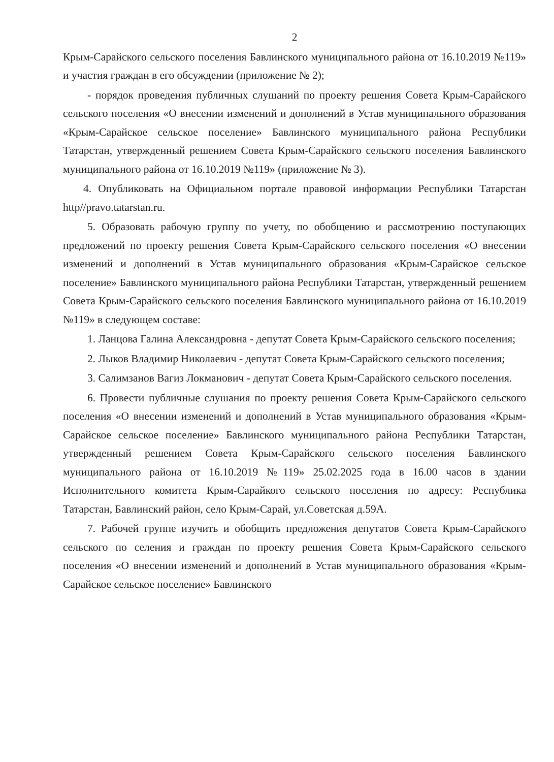2
Крым-Сарайского сельского поселения Бавлинского муниципального района от 16.10.2019 №119» и участия граждан в его обсуждении (приложение № 2);
- порядок проведения публичных слушаний по проекту решения Совета Крым-Сарайского сельского поселения «О внесении изменений и дополнений в Устав муниципального образования «Крым-Сарайское сельское поселение» Бавлинского муниципального района Республики Татарстан, утвержденный решением Совета Крым-Сарайского сельского поселения Бавлинского муниципального района от 16.10.2019 №119» (приложение № 3).
4. Опубликовать на Официальном портале правовой информации Республики Татарстан http//pravo.tatarstan.ru.
5. Образовать рабочую группу по учету, по обобщению и рассмотрению поступающих предложений по проекту решения Совета Крым-Сарайского сельского поселения «О внесении изменений и дополнений в Устав муниципального образования «Крым-Сарайское сельское поселение» Бавлинского муниципального района Республики Татарстан, утвержденный решением Совета Крым-Сарайского сельского поселения Бавлинского муниципального района от 16.10.2019 №119» в следующем составе:
1. Ланцова Галина Александровна - депутат Совета Крым-Сарайского сельского поселения;
2. Лыков Владимир Николаевич - депутат Совета Крым-Сарайского сельского поселения;
3. Салимзанов Вагиз Локманович - депутат Совета Крым-Сарайского сельского поселения.
6. Провести публичные слушания по проекту решения Совета Крым-Сарайского сельского поселения «О внесении изменений и дополнений в Устав муниципального образования «Крым-Сарайское сельское поселение» Бавлинского муниципального района Республики Татарстан, утвержденный решением Совета Крым-Сарайского сельского поселения Бавлинского муниципального района от 16.10.2019 №119» 25.02.2025 года в 16.00 часов в здании Исполнительного комитета Крым-Сарайкого сельского поселения по адресу: Республика Татарстан, Бавлинский район, село Крым-Сарай, ул.Советская д.59А.
7. Рабочей группе изучить и обобщить предложения депутатов Совета Крым-Сарайского сельского по селения и граждан по проекту решения Совета Крым-Сарайского сельского поселения «О внесении изменений и дополнений в Устав муниципального образования «Крым-Сарайское сельское поселение» Бавлинского